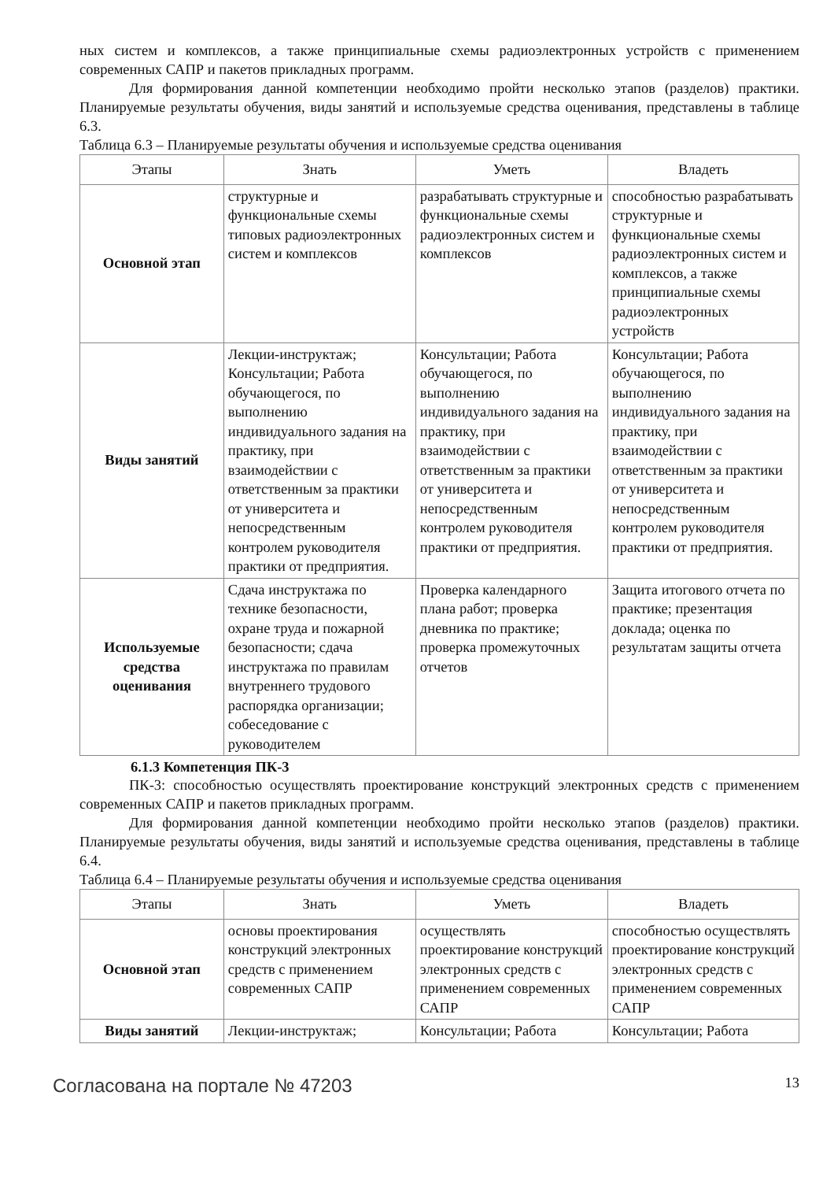ных систем и комплексов, а также принципиальные схемы радиоэлектронных устройств с применением современных САПР и пакетов прикладных программ.
Для формирования данной компетенции необходимо пройти несколько этапов (разделов) практики. Планируемые результаты обучения, виды занятий и используемые средства оценивания, представлены в таблице 6.3.
Таблица 6.3 – Планируемые результаты обучения и используемые средства оценивания
| Этапы | Знать | Уметь | Владеть |
| --- | --- | --- | --- |
| Основной этап | структурные и функциональные схемы типовых радиоэлектронных систем и комплексов | разрабатывать структурные и функциональные схемы радиоэлектронных систем и комплексов | способностью разрабатывать структурные и функциональные схемы радиоэлектронных систем и комплексов, а также принципиальные схемы радиоэлектронных устройств |
| Виды занятий | Лекции-инструктаж; Консультации; Работа обучающегося, по выполнению индивидуального задания на практику, при взаимодействии с ответственным за практики от университета и непосредственным контролем руководителя практики от предприятия. | Консультации; Работа обучающегося, по выполнению индивидуального задания на практику, при взаимодействии с ответственным за практики от университета и непосредственным контролем руководителя практики от предприятия. | Консультации; Работа обучающегося, по выполнению индивидуального задания на практику, при взаимодействии с ответственным за практики от университета и непосредственным контролем руководителя практики от предприятия. |
| Используемые средства оценивания | Сдача инструктажа по технике безопасности, охране труда и пожарной безопасности; сдача инструктажа по правилам внутреннего трудового распорядка организации; собеседование с руководителем | Проверка календарного плана работ; проверка дневника по практике; проверка промежуточных отчетов | Защита итогового отчета по практике; презентация доклада; оценка по результатам защиты отчета |
6.1.3 Компетенция ПК-3
ПК-3: способностью осуществлять проектирование конструкций электронных средств с применением современных САПР и пакетов прикладных программ.
Для формирования данной компетенции необходимо пройти несколько этапов (разделов) практики. Планируемые результаты обучения, виды занятий и используемые средства оценивания, представлены в таблице 6.4.
Таблица 6.4 – Планируемые результаты обучения и используемые средства оценивания
| Этапы | Знать | Уметь | Владеть |
| --- | --- | --- | --- |
| Основной этап | основы проектирования конструкций электронных средств с применением современных САПР | осуществлять проектирование конструкций электронных средств с применением современных САПР | способностью осуществлять проектирование конструкций электронных средств с применением современных САПР |
| Виды занятий | Лекции-инструктаж; | Консультации; Работа | Консультации; Работа |
Согласована на портале № 47203 13